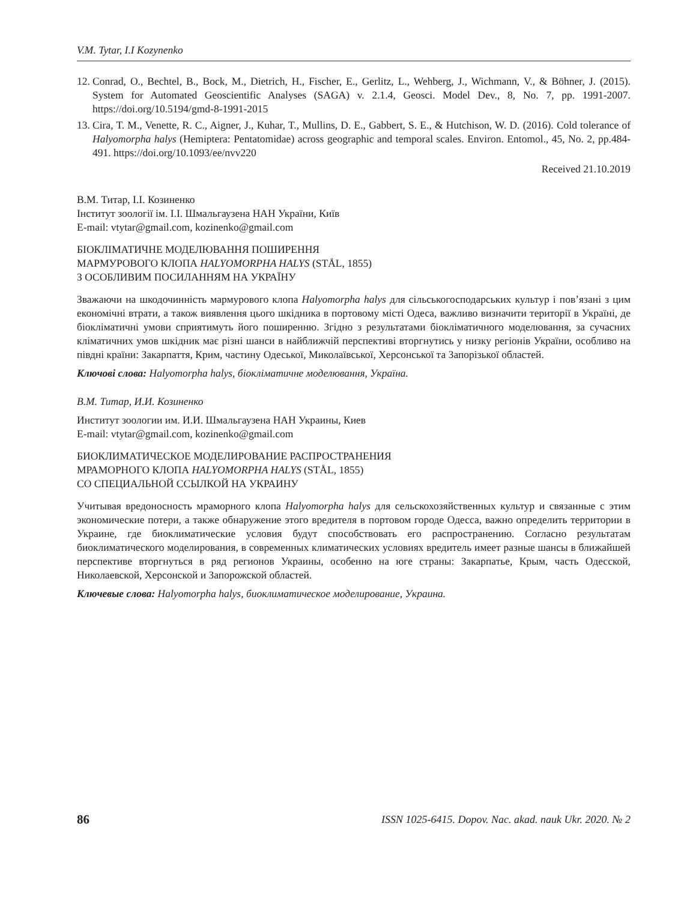V.M. Tytar, I.I Kozynenko
12. Conrad, O., Bechtel, B., Bock, M., Dietrich, H., Fischer, E., Gerlitz, L., Wehberg, J., Wichmann, V., & Böhner, J. (2015). System for Automated Geoscientific Analyses (SAGA) v. 2.1.4, Geosci. Model Dev., 8, No. 7, pp. 1991-2007. https://doi.org/10.5194/gmd-8-1991-2015
13. Cira, T. M., Venette, R. C., Aigner, J., Kuhar, T., Mullins, D. E., Gabbert, S. E., & Hutchison, W. D. (2016). Cold tolerance of Halyomorpha halys (Hemiptera: Pentatomidae) across geographic and temporal scales. Environ. Entomol., 45, No. 2, pp.484-491. https://doi.org/10.1093/ee/nvv220
Received 21.10.2019
В.М. Титар, І.І. Козиненко
Інститут зоології ім. І.І. Шмальгаузена НАН України, Київ
E-mail: vtytar@gmail.com, kozinenko@gmail.com
БІОКЛІМАТИЧНЕ МОДЕЛЮВАННЯ ПОШИРЕННЯ
МАРМУРОВОГО КЛОПА HALYOMORPHA HALYS (STÅL, 1855)
З ОСОБЛИВИМ ПОСИЛАННЯМ НА УКРАЇНУ
Зважаючи на шкодочинність мармурового клопа Halyomorpha halys для сільськогосподарських культур і пов’язані з цим економічні втрати, а також виявлення цього шкідника в портовому місті Одеса, важливо визначити території в Україні, де біокліматичні умови сприятимуть його поширенню. Згідно з результатами біокліматичного моделювання, за сучасних кліматичних умов шкідник має різні шанси в найближчій перспективі вторгнутись у низку регіонів України, особливо на півдні країни: Закарпаття, Крим, частину Одеської, Миколаївської, Херсонської та Запорізької областей.
Ключові слова: Halyomorpha halys, біокліматичне моделювання, Україна.
В.М. Титар, И.И. Козиненко
Институт зоологии им. И.И. Шмальгаузена НАН Украины, Киев
E-mail: vtytar@gmail.com, kozinenko@gmail.com
БИОКЛИМАТИЧЕСКОЕ МОДЕЛИРОВАНИЕ РАСПРОСТРАНЕНИЯ
МРАМОРНОГО КЛОПА HALYOMORPHA HALYS (STÅL, 1855)
СО СПЕЦИАЛЬНОЙ ССЫЛКОЙ НА УКРАИНУ
Учитывая вредоносность мраморного клопа Halyomorpha halys для сельскохозяйственных культур и связанные с этим экономические потери, а также обнаружение этого вредителя в портовом городе Одесса, важно определить территории в Украине, где биоклиматические условия будут способствовать его распространению. Согласно результатам биоклиматического моделирования, в современных климатических условиях вредитель имеет разные шансы в ближайшей перспективе вторгнуться в ряд регионов Украины, особенно на юге страны: Закарпатье, Крым, часть Одесской, Николаевской, Херсонской и Запорожской областей.
Ключевые слова: Halyomorpha halys, биоклиматическое моделирование, Украина.
86 ISSN 1025-6415. Dopov. Nac. akad. nauk Ukr. 2020. № 2